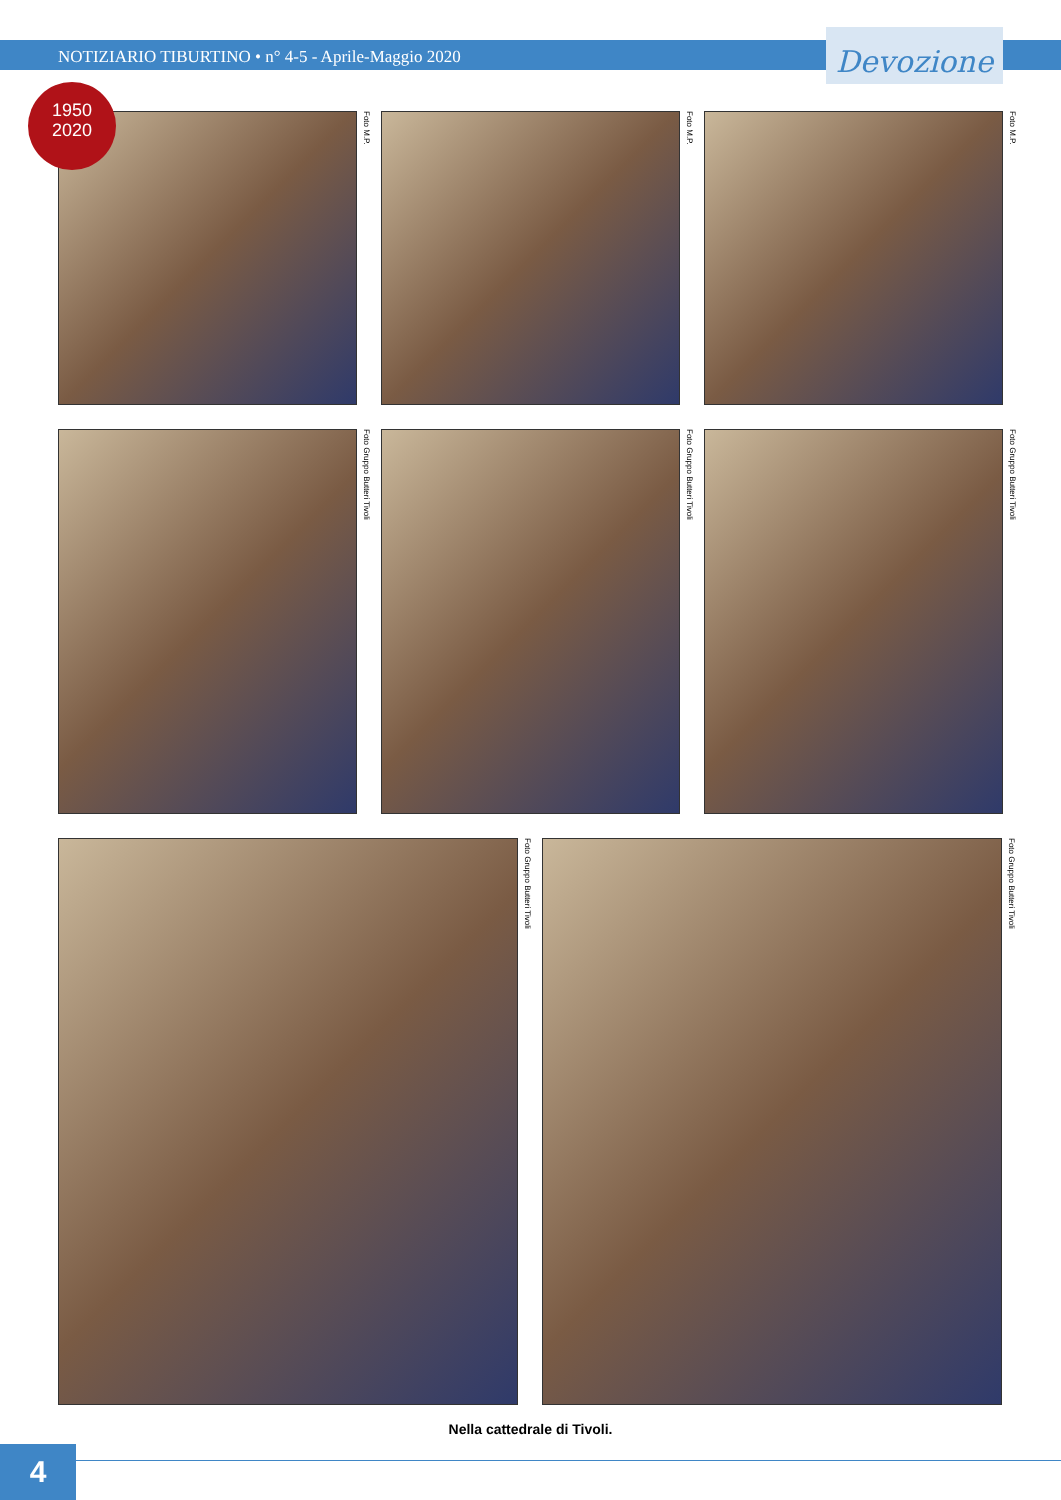Devozione
1950
2020
NOTIZIARIO TIBURTINO • n° 4-5 - Aprile-Maggio 2020
Foto M.P.
Foto M.P.
Foto M.P.
Foto Gruppo Butteri Tivoli
Foto Gruppo Butteri Tivoli
Foto Gruppo Butteri Tivoli
Foto Gruppo Butteri Tivoli
Foto Gruppo Butteri Tivoli
Nella cattedrale di Tivoli.
4